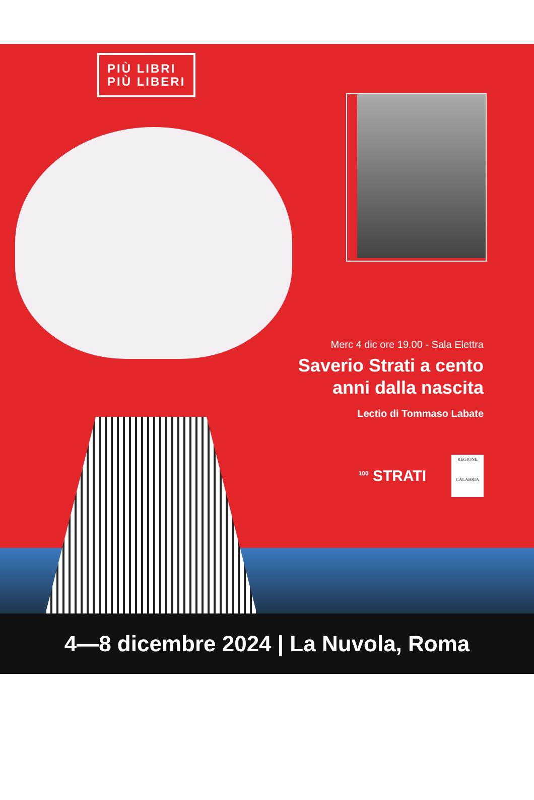PIÙ LIBRI
PIÙ LIBERI
Merc 4 dic ore 19.00 - Sala Elettra
Saverio Strati a cento
anni dalla nascita
Lectio di Tommaso Labate
<sup>100</sup> STRATI
REGIONE
CALABRIA
4—8 dicembre 2024 | La Nuvola, Roma